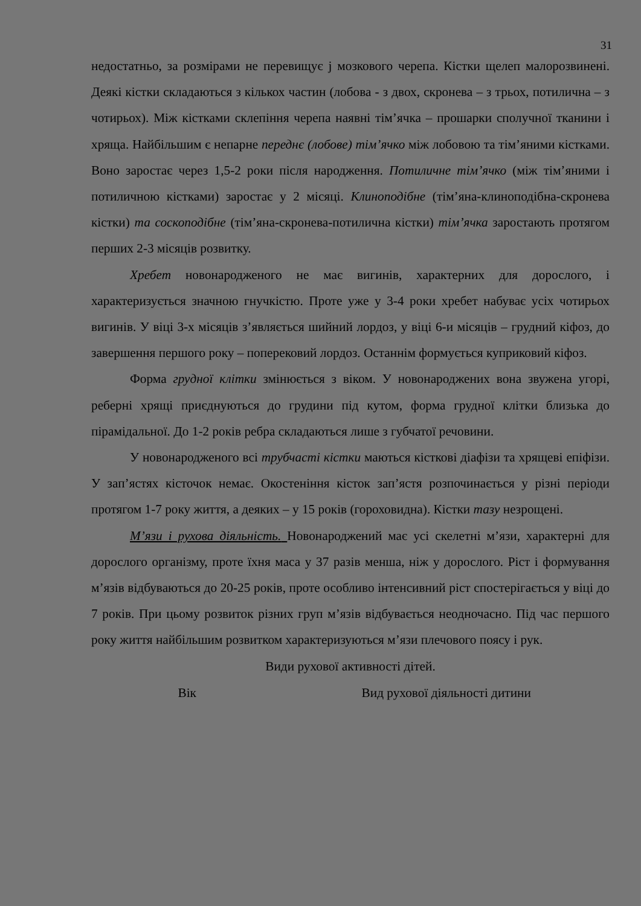31
недостатньо, за розмірами не перевищує ј мозкового черепа. Кістки щелеп малорозвинені. Деякі кістки складаються з кількох частин (лобова - з двох, скронева – з трьох, потилична – з чотирьох). Між кістками склепіння черепа наявні тім’ячка – прошарки сполучної тканини і хряща. Найбільшим є непарне переднє (лобове) тім’ячко між лобовою та тім’яними кістками. Воно заростає через 1,5-2 роки після народження. Потиличне тім’ячко (між тім’яними і потиличною кістками) заростає у 2 місяці. Клиноподібне (тім’яна-клиноподібна-скронева кістки) та соскоподібне (тім’яна-скронева-потилична кістки) тім’ячка заростають протягом перших 2-3 місяців розвитку.
Хребет новонародженого не має вигинів, характерних для дорослого, і характеризується значною гнучкістю. Проте уже у 3-4 роки хребет набуває усіх чотирьох вигинів. У віці 3-х місяців з’являється шийний лордоз, у віці 6-и місяців – грудний кіфоз, до завершення першого року – поперековий лордоз. Останнім формується куприковий кіфоз.
Форма грудної клітки змінюється з віком. У новонароджених вона звужена угорі, реберні хрящі приєднуються до грудини під кутом, форма грудної клітки близька до пірамідальної. До 1-2 років ребра складаються лише з губчатої речовини.
У новонародженого всі трубчасті кістки маються кісткові діафізи та хрящеві епіфізи. У зап’ястях кісточок немає. Окостеніння кісток зап’ястя розпочинається у різні періоди протягом 1-7 року життя, а деяких – у 15 років (гороховидна). Кістки тазу незрощені.
М’язи і рухова діяльність. Новонароджений має усі скелетні м’язи, характерні для дорослого організму, проте їхня маса у 37 разів менша, ніж у дорослого. Ріст і формування м’язів відбуваються до 20-25 років, проте особливо інтенсивний ріст спостерігається у віці до 7 років. При цьому розвиток різних груп м’язів відбувається неодночасно. Під час першого року життя найбільшим розвитком характеризуються м’язи плечового поясу і рук.
Види рухової активності дітей.
| Вік | Вид рухової діяльності дитини |
| --- | --- |